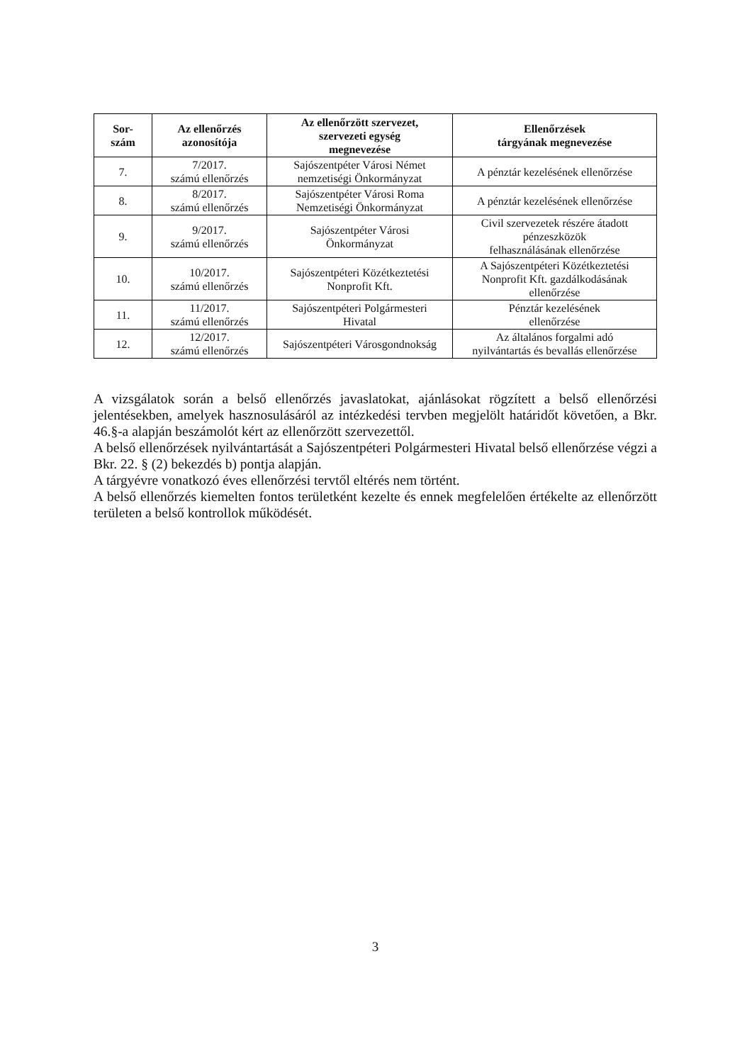| Sor- szám | Az ellenőrzés azonosítója | Az ellenőrzött szervezet, szervezeti egység megnevezése | Ellenőrzések tárgyának megnevezése |
| --- | --- | --- | --- |
| 7. | 7/2017. számú ellenőrzés | Sajószentpéter Városi Német nemzetiségi Önkormányzat | A pénztár kezelésének ellenőrzése |
| 8. | 8/2017. számú ellenőrzés | Sajószentpéter Városi Roma Nemzetiségi Önkormányzat | A pénztár kezelésének ellenőrzése |
| 9. | 9/2017. számú ellenőrzés | Sajószentpéter Városi Önkormányzat | Civil szervezetek részére átadott pénzeszközök felhasználásának ellenőrzése |
| 10. | 10/2017. számú ellenőrzés | Sajószentpéteri Közétkeztetési Nonprofit Kft. | A Sajószentpéteri Közétkeztetési Nonprofit Kft. gazdálkodásának ellenőrzése |
| 11. | 11/2017. számú ellenőrzés | Sajószentpéteri Polgármesteri Hivatal | Pénztár kezelésének ellenőrzése |
| 12. | 12/2017. számú ellenőrzés | Sajószentpéteri Városgondnokság | Az általános forgalmi adó nyilvántartás és bevallás ellenőrzése |
A vizsgálatok során a belső ellenőrzés javaslatokat, ajánlásokat rögzített a belső ellenőrzési jelentésekben, amelyek hasznosulásáról az intézkedési tervben megjelölt határidőt követően, a Bkr. 46.§-a alapján beszámolót kért az ellenőrzött szervezettől.
A belső ellenőrzések nyilvántartását a Sajószentpéteri Polgármesteri Hivatal belső ellenőrzése végzi a Bkr. 22. § (2) bekezdés b) pontja alapján.
A tárgyévre vonatkozó éves ellenőrzési tervtől eltérés nem történt.
A belső ellenőrzés kiemelten fontos területként kezelte és ennek megfelelően értékelte az ellenőrzött területen a belső kontrollok működését.
3